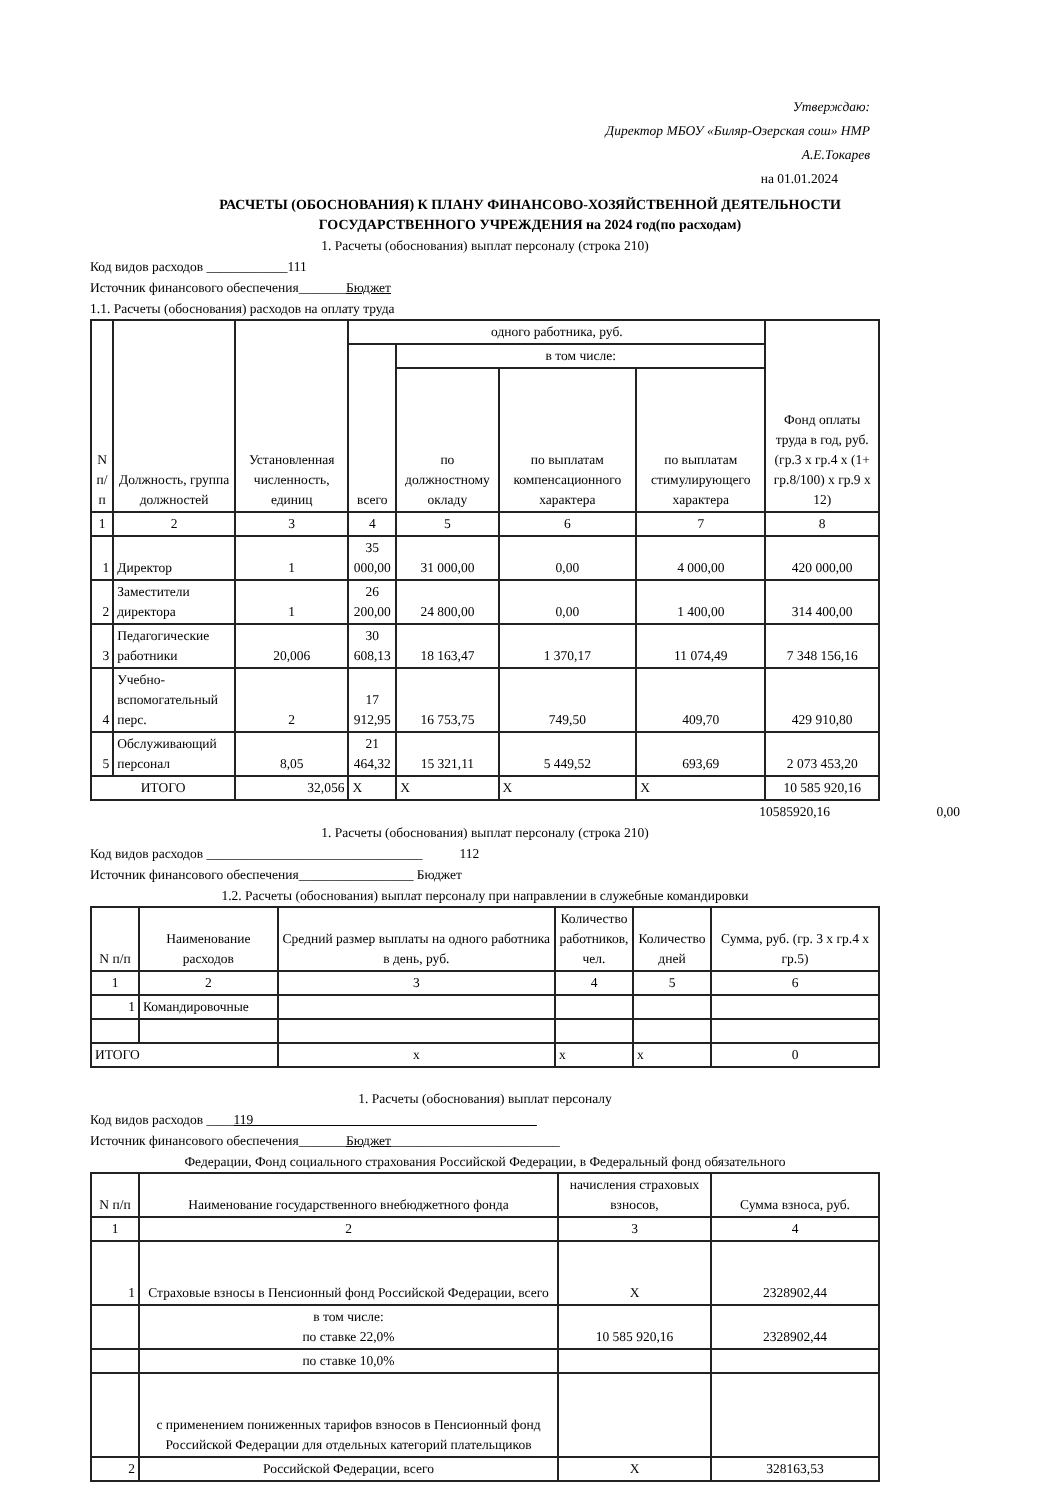Утверждаю:
Директор МБОУ «Биляр-Озерская сош» НМР
А.Е.Токарев
на 01.01.2024
РАСЧЕТЫ (ОБОСНОВАНИЯ) К ПЛАНУ ФИНАНСОВО-ХОЗЯЙСТВЕННОЙ ДЕЯТЕЛЬНОСТИ
ГОСУДАРСТВЕННОГО УЧРЕЖДЕНИЯ на 2024 год(по расходам)
1. Расчеты (обоснования) выплат персоналу (строка 210)
Код видов расходов ____________111
Источник финансового обеспечения_______Бюджет
1.1. Расчеты (обоснования) расходов на оплату труда
| N п/п | Должность, группа должностей | Установленная численность, единиц | одного работника, руб. | | | | Фонд оплаты труда в год, руб. (гр.3 x гр.4 x (1+ гр.8/100) x гр.9 x 12) |
| --- | --- | --- | --- | --- | --- | --- | --- |
| | | | всего | в том числе: | | | |
| | | | | по должностному окладу | по выплатам компенсационного характера | по выплатам стимулирующего характера | |
| 1 | 2 | 3 | 4 | 5 | 6 | 7 | 8 |
| 1 | Директор | 1 | 35 000,00 | 31 000,00 | 0,00 | 4 000,00 | 420 000,00 |
| 2 | Заместители директора | 1 | 26 200,00 | 24 800,00 | 0,00 | 1 400,00 | 314 400,00 |
| 3 | Педагогические работники | 20,006 | 30 608,13 | 18 163,47 | 1 370,17 | 11 074,49 | 7 348 156,16 |
| 4 | Учебно-вспомогательный перс. | 2 | 17 912,95 | 16 753,75 | 749,50 | 409,70 | 429 910,80 |
| 5 | Обслуживающий персонал | 8,05 | 21 464,32 | 15 321,11 | 5 449,52 | 693,69 | 2 073 453,20 |
| ИТОГО | | 32,056 | X | X | X | X | 10 585 920,16 |
10585920,16 0,00
1. Расчеты (обоснования) выплат персоналу (строка 210)
Код видов расходов ________________________________ 112
Источник финансового обеспечения_________________ Бюджет
1.2. Расчеты (обоснования) выплат персоналу при направлении в служебные командировки
| N п/п | Наименование расходов | Средний размер выплаты на одного работника в день, руб. | Количество работников, чел. | Количество дней | Сумма, руб. (гр. 3 x гр.4 x гр.5) |
| --- | --- | --- | --- | --- | --- |
| 1 | 2 | 3 | 4 | 5 | 6 |
| 1 | Командировочные | | | | |
| ИТОГО | | x | x | x | 0 |
1. Расчеты (обоснования) выплат персоналу
Код видов расходов ____119__________________________________________
Источник финансового обеспечения_______Бюджет_________________________
Федерации, Фонд социального страхования Российской Федерации, в Федеральный фонд обязательного
| N п/п | Наименование государственного внебюджетного фонда | начисления страховых взносов, | Сумма взноса, руб. |
| --- | --- | --- | --- |
| 1 | 2 | 3 | 4 |
| 1 | Страховые взносы в Пенсионный фонд Российской Федерации, всего | X | 2328902,44 |
| | в том числе: по ставке 22,0% | 10 585 920,16 | 2328902,44 |
| | по ставке 10,0% | | |
| | с применением пониженных тарифов взносов в Пенсионный фонд Российской Федерации для отдельных категорий плательщиков | | |
| 2 | Российской Федерации, всего | X | 328163,53 |